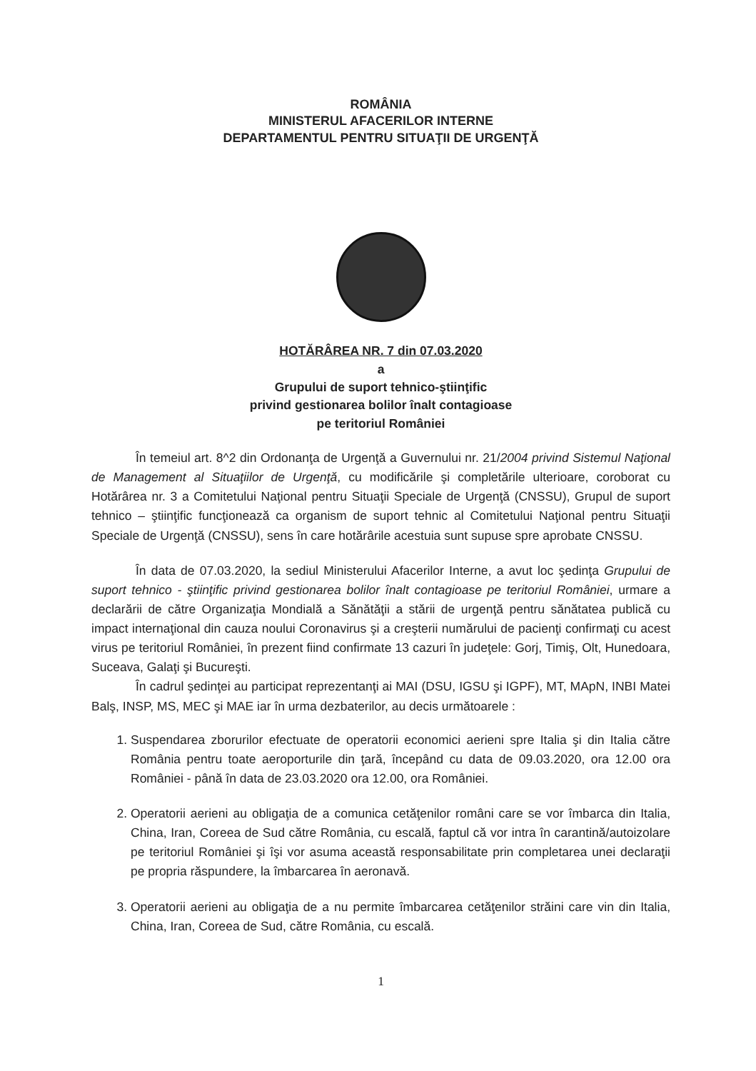ROMÂNIA
MINISTERUL AFACERILOR INTERNE
DEPARTAMENTUL PENTRU SITUAŢII DE URGENŢĂ
HOTĂRÂREA NR. 7 din 07.03.2020
a
Grupului de suport tehnico-ştiinţific
privind gestionarea bolilor înalt contagioase
pe teritoriul României
În temeiul art. 8^2 din Ordonanţa de Urgenţă a Guvernului nr. 21/2004 privind Sistemul Naţional de Management al Situaţiilor de Urgenţă, cu modificările şi completările ulterioare, coroborat cu Hotărârea nr. 3 a Comitetului Naţional pentru Situaţii Speciale de Urgenţă (CNSSU), Grupul de suport tehnico – ştiinţific funcţionează ca organism de suport tehnic al Comitetului Naţional pentru Situaţii Speciale de Urgenţă (CNSSU), sens în care hotărârile acestuia sunt supuse spre aprobate CNSSU.
În data de 07.03.2020, la sediul Ministerului Afacerilor Interne, a avut loc şedinţa Grupului de suport tehnico - ştiinţific privind gestionarea bolilor înalt contagioase pe teritoriul României, urmare a declarării de către Organizaţia Mondială a Sănătăţii a stării de urgenţă pentru sănătatea publică cu impact internaţional din cauza noului Coronavirus şi a creşterii numărului de pacienţi confirmaţi cu acest virus pe teritoriul României, în prezent fiind confirmate 13 cazuri în judeţele: Gorj, Timiş, Olt, Hunedoara, Suceava, Galaţi şi Bucureşti.
În cadrul şedinţei au participat reprezentanţi ai MAI (DSU, IGSU şi IGPF), MT, MApN, INBI Matei Balş, INSP, MS, MEC şi MAE iar în urma dezbaterilor, au decis următoarele :
1. Suspendarea zborurilor efectuate de operatorii economici aerieni spre Italia şi din Italia către România pentru toate aeroporturile din ţară, începând cu data de 09.03.2020, ora 12.00 ora României - până în data de 23.03.2020 ora 12.00, ora României.
2. Operatorii aerieni au obligaţia de a comunica cetăţenilor români care se vor îmbarca din Italia, China, Iran, Coreea de Sud către România, cu escală, faptul că vor intra în carantină/autoizolare pe teritoriul României şi îşi vor asuma această responsabilitate prin completarea unei declaraţii pe propria răspundere, la îmbarcarea în aeronavă.
3. Operatorii aerieni au obligaţia de a nu permite îmbarcarea cetăţenilor străini care vin din Italia, China, Iran, Coreea de Sud, către România, cu escală.
1